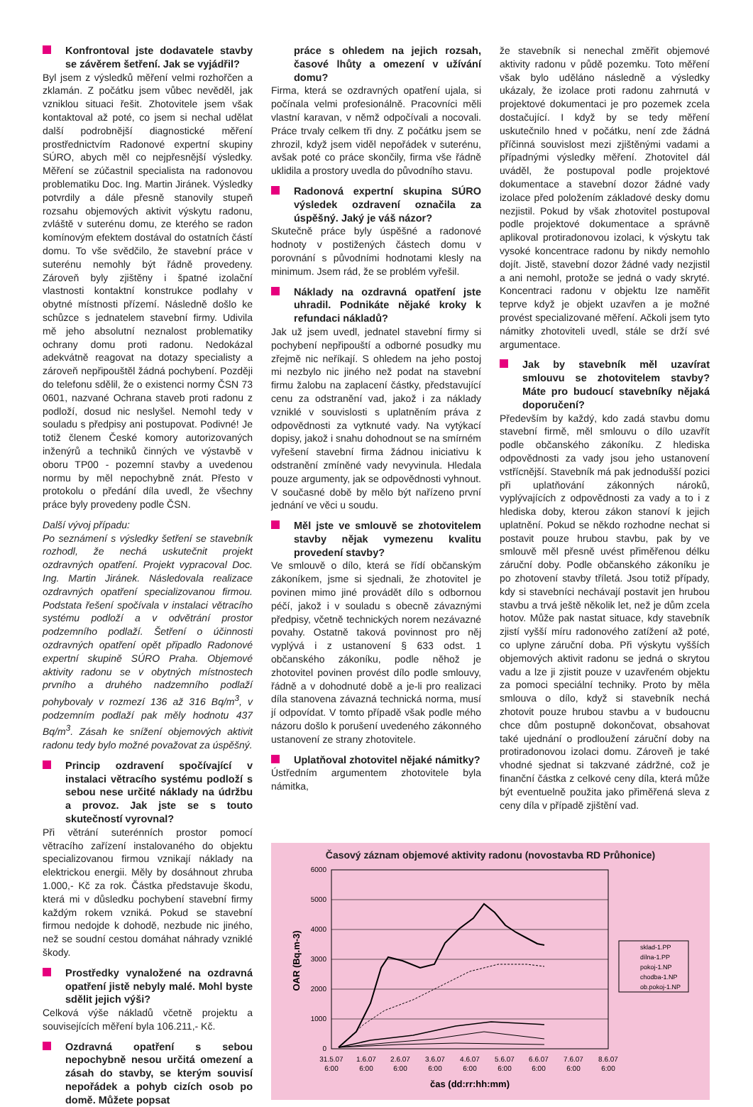Konfrontoval jste dodavatele stavby se závěrem šetření. Jak se vyjádřil?
Byl jsem z výsledků měření velmi rozhořčen a zklamán. Z počátku jsem vůbec nevěděl, jak vzniklou situaci řešit. Zhotovitele jsem však kontaktoval až poté, co jsem si nechal udělat další podrobnější diagnostické měření prostřednictvím Radonové expertní skupiny SÚRO, abych měl co nejpřesnější výsledky. Měření se zúčastnil specialista na radonovou problematiku Doc. Ing. Martin Jiránek. Výsledky potvrdily a dále přesně stanovily stupeň rozsahu objemových aktivit výskytu radonu, zvláště v suterénu domu, ze kterého se radon komínovým efektem dostával do ostatních částí domu. To vše svědčilo, že stavební práce v suterénu nemohly být řádně provedeny. Zároveň byly zjištěny i špatné izolační vlastnosti kontaktní konstrukce podlahy v obytné místnosti přízemí. Následně došlo ke schůzce s jednatelem stavební firmy. Udivila mě jeho absolutní neznalost problematiky ochrany domu proti radonu. Nedokázal adekvátně reagovat na dotazy specialisty a zároveň nepřipouštěl žádná pochybení. Později do telefonu sdělil, že o existenci normy ČSN 73 0601, nazvané Ochrana staveb proti radonu z podloží, dosud nic neslyšel. Nemohl tedy v souladu s předpisy ani postupovat. Podivné! Je totiž členem České komory autorizovaných inženýrů a techniků činných ve výstavbě v oboru TP00 - pozemní stavby a uvedenou normu by měl nepochybně znát. Přesto v protokolu o předání díla uvedl, že všechny práce byly provedeny podle ČSN.
Další vývoj případu:
Po seznámení s výsledky šetření se stavebník rozhodl, že nechá uskutečnit projekt ozdravných opatření. Projekt vypracoval Doc. Ing. Martin Jiránek. Následovala realizace ozdravných opatření specializovanou firmou. Podstata řešení spočívala v instalaci větracího systému podloží a v odvětrání prostor podzemního podlaží. Šetření o účinnosti ozdravných opatření opět připadlo Radonové expertní skupině SÚRO Praha. Objemové aktivity radonu se v obytných místnostech prvního a druhého nadzemního podlaží pohybovaly v rozmezí 136 až 316 Bq/m<sup>3</sup>, v podzemním podlaží pak měly hodnotu 437 Bq/m<sup>3</sup>. Zásah ke snížení objemových aktivit radonu tedy bylo možné považovat za úspěšný.
Princip ozdravení spočívající v instalaci větracího systému podloží s sebou nese určité náklady na údržbu a provoz. Jak jste se s touto skutečností vyrovnal?
Při větrání suterénních prostor pomocí větracího zařízení instalovaného do objektu specializovanou firmou vznikají náklady na elektrickou energii. Měly by dosáhnout zhruba 1.000,- Kč za rok. Částka představuje škodu, která mi v důsledku pochybení stavební firmy každým rokem vzniká. Pokud se stavební firmou nedojde k dohodě, nezbude nic jiného, než se soudní cestou domáhat náhrady vzniklé škody.
Prostředky vynaložené na ozdravná opatření jistě nebyly malé. Mohl byste sdělit jejich výši?
Celková výše nákladů včetně projektu a souvisejících měření byla 106.211,- Kč.
Ozdravná opatření s sebou nepochybně nesou určitá omezení a zásah do stavby, se kterým souvisí nepořádek a pohyb cizích osob po domě. Můžete popsat
práce s ohledem na jejich rozsah, časové lhůty a omezení v užívání domu?
Firma, která se ozdravných opatření ujala, si počínala velmi profesionálně. Pracovníci měli vlastní karavan, v němž odpočívali a nocovali. Práce trvaly celkem tři dny. Z počátku jsem se zhrozil, když jsem viděl nepořádek v suterénu, avšak poté co práce skončily, firma vše řádně uklidila a prostory uvedla do původního stavu.
Radonová expertní skupina SÚRO výsledek ozdravení označila za úspěšný. Jaký je váš názor?
Skutečně práce byly úspěšné a radonové hodnoty v postižených částech domu v porovnání s původními hodnotami klesly na minimum. Jsem rád, že se problém vyřešil.
Náklady na ozdravná opatření jste uhradil. Podnikáte nějaké kroky k refundaci nákladů?
Jak už jsem uvedl, jednatel stavební firmy si pochybení nepřipouští a odborné posudky mu zřejmě nic neříkají. S ohledem na jeho postoj mi nezbylo nic jiného než podat na stavební firmu žalobu na zaplacení částky, představující cenu za odstranění vad, jakož i za náklady vzniklé v souvislosti s uplatněním práva z odpovědnosti za vytknuté vady. Na vytýkací dopisy, jakož i snahu dohodnout se na smírném vyřešení stavební firma žádnou iniciativu k odstranění zmíněné vady nevyvinula. Hledala pouze argumenty, jak se odpovědnosti vyhnout. V současné době by mělo být nařízeno první jednání ve věci u soudu.
Měl jste ve smlouvě se zhotovitelem stavby nějak vymezenu kvalitu provedení stavby?
Ve smlouvě o dílo, která se řídí občanským zákoníkem, jsme si sjednali, že zhotovitel je povinen mimo jiné provádět dílo s odbornou péčí, jakož i v souladu s obecně závaznými předpisy, včetně technických norem nezávazné povahy. Ostatně taková povinnost pro něj vyplývá i z ustanovení § 633 odst. 1 občanského zákoníku, podle něhož je zhotovitel povinen provést dílo podle smlouvy, řádně a v dohodnuté době a je-li pro realizaci díla stanovena závazná technická norma, musí jí odpovídat. V tomto případě však podle mého názoru došlo k porušení uvedeného zákonného ustanovení ze strany zhotovitele.
Uplatňoval zhotovitel nějaké námitky?
Ústředním argumentem zhotovitele byla námitka,
že stavebník si nenechal změřit objemové aktivity radonu v půdě pozemku. Toto měření však bylo uděláno následně a výsledky ukázaly, že izolace proti radonu zahrnutá v projektové dokumentaci je pro pozemek zcela dostačující. I když by se tedy měření uskutečnilo hned v počátku, není zde žádná příčinná souvislost mezi zjištěnými vadami a případnými výsledky měření. Zhotovitel dál uváděl, že postupoval podle projektové dokumentace a stavební dozor žádné vady izolace před položením základové desky domu nezjistil. Pokud by však zhotovitel postupoval podle projektové dokumentace a správně aplikoval protiradonovou izolaci, k výskytu tak vysoké koncentrace radonu by nikdy nemohlo dojít. Jistě, stavební dozor žádné vady nezjistil a ani nemohl, protože se jedná o vady skryté. Koncentraci radonu v objektu lze naměřit teprve když je objekt uzavřen a je možné provést specializované měření. Ačkoli jsem tyto námitky zhotoviteli uvedl, stále se drží své argumentace.
Jak by stavebník měl uzavírat smlouvu se zhotovitelem stavby? Máte pro budoucí stavebníky nějaká doporučení?
Především by každý, kdo zadá stavbu domu stavební firmě, měl smlouvu o dílo uzavřít podle občanského zákoníku. Z hlediska odpovědnosti za vady jsou jeho ustanovení vstřícnější. Stavebník má pak jednodušší pozici při uplatňování zákonných nároků, vyplývajících z odpovědnosti za vady a to i z hlediska doby, kterou zákon stanoví k jejich uplatnění. Pokud se někdo rozhodne nechat si postavit pouze hrubou stavbu, pak by ve smlouvě měl přesně uvést přiměřenou délku záruční doby. Podle občanského zákoníku je po zhotovení stavby tříletá. Jsou totiž případy, kdy si stavebníci nechávají postavit jen hrubou stavbu a trvá ještě několik let, než je dům zcela hotov. Může pak nastat situace, kdy stavebník zjistí vyšší míru radonového zatížení až poté, co uplyne záruční doba. Při výskytu vyšších objemových aktivit radonu se jedná o skrytou vadu a lze ji zjistit pouze v uzavřeném objektu za pomoci speciální techniky. Proto by měla smlouva o dílo, když si stavebník nechá zhotovit pouze hrubou stavbu a v budoucnu chce dům postupně dokončovat, obsahovat také ujednání o prodloužení záruční doby na protiradonovou izolaci domu. Zároveň je také vhodné sjednat si takzvané zádržné, což je finanční částka z celkové ceny díla, která může být eventuelně použita jako přiměřená sleva z ceny díla v případě zjištění vad.
Časový záznam objemové aktivity radonu (novostavba RD Průhonice)
6000
5000
4000
3000
2000
1000
0
OAR (Bq.m-3)
31.5.07
6:00
1.6.07
6:00
2.6.07
6:00
3.6.07
6:00
4.6.07
6:00
5.6.07
6:00
6.6.07
6:00
7.6.07
6:00
8.6.07
6:00
čas (dd:rr:hh:mm)
sklad-1.PP
dílna-1.PP
pokoj-1.NP
chodba-1.NP
ob.pokoj-1.NP